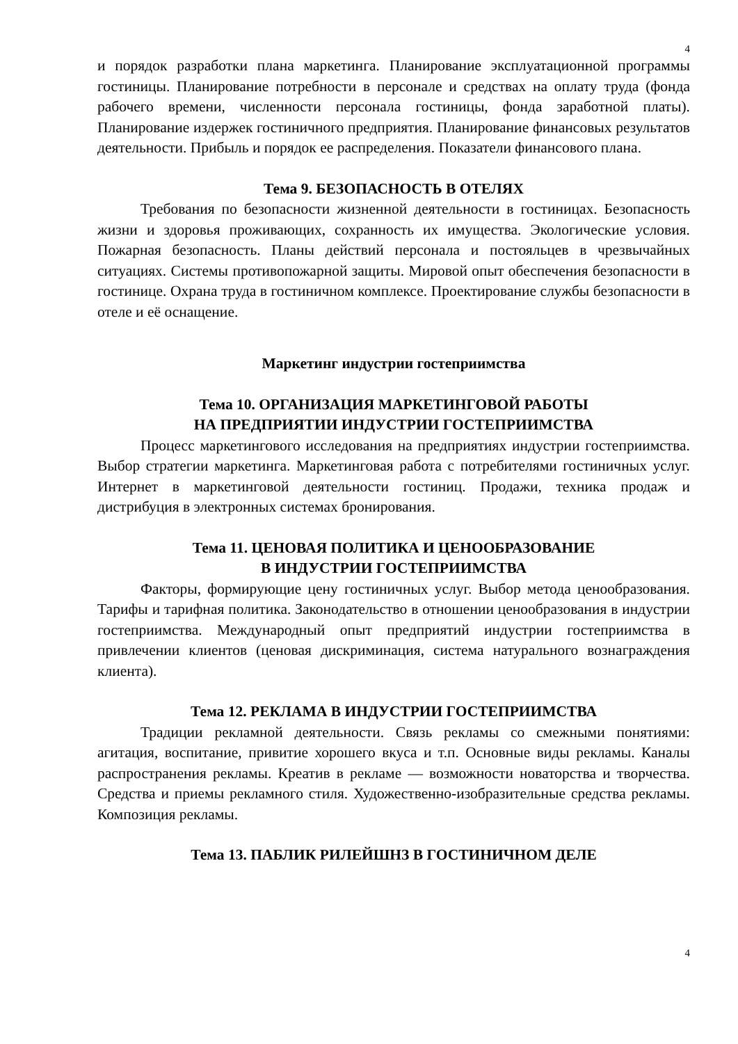4
и порядок разработки плана маркетинга. Планирование эксплуатационной программы гостиницы. Планирование потребности в персонале и средствах на оплату труда (фонда рабочего времени, численности персонала гостиницы, фонда заработной платы). Планирование издержек гостиничного предприятия. Планирование финансовых результатов деятельности. Прибыль и порядок ее распределения. Показатели финансового плана.
Тема 9. БЕЗОПАСНОСТЬ В ОТЕЛЯХ
Требования по безопасности жизненной деятельности в гостиницах. Безопасность жизни и здоровья проживающих, сохранность их имущества. Экологические условия. Пожарная безопасность. Планы действий персонала и постояльцев в чрезвычайных ситуациях. Системы противопожарной защиты. Мировой опыт обеспечения безопасности в гостинице. Охрана труда в гостиничном комплексе. Проектирование службы безопасности в отеле и её оснащение.
Маркетинг индустрии гостеприимства
Тема 10. ОРГАНИЗАЦИЯ МАРКЕТИНГОВОЙ РАБОТЫ
НА ПРЕДПРИЯТИИ ИНДУСТРИИ ГОСТЕПРИИМСТВА
Процесс маркетингового исследования на предприятиях индустрии гостеприимства. Выбор стратегии маркетинга. Маркетинговая работа с потребителями гостиничных услуг. Интернет в маркетинговой деятельности гостиниц. Продажи, техника продаж и дистрибуция в электронных системах бронирования.
Тема 11. ЦЕНОВАЯ ПОЛИТИКА И ЦЕНООБРАЗОВАНИЕ
В ИНДУСТРИИ ГОСТЕПРИИМСТВА
Факторы, формирующие цену гостиничных услуг. Выбор метода ценообразования. Тарифы и тарифная политика. Законодательство в отношении ценообразования в индустрии гостеприимства. Международный опыт предприятий индустрии гостеприимства в привлечении клиентов (ценовая дискриминация, система натурального вознаграждения клиента).
Тема 12. РЕКЛАМА В ИНДУСТРИИ ГОСТЕПРИИМСТВА
Традиции рекламной деятельности. Связь рекламы со смежными понятиями: агитация, воспитание, привитие хорошего вкуса и т.п. Основные виды рекламы. Каналы распространения рекламы. Креатив в рекламе — возможности новаторства и творчества. Средства и приемы рекламного стиля. Художественно-изобразительные средства рекламы. Композиция рекламы.
Тема 13. ПАБЛИК РИЛЕЙШНЗ В ГОСТИНИЧНОМ ДЕЛЕ
4